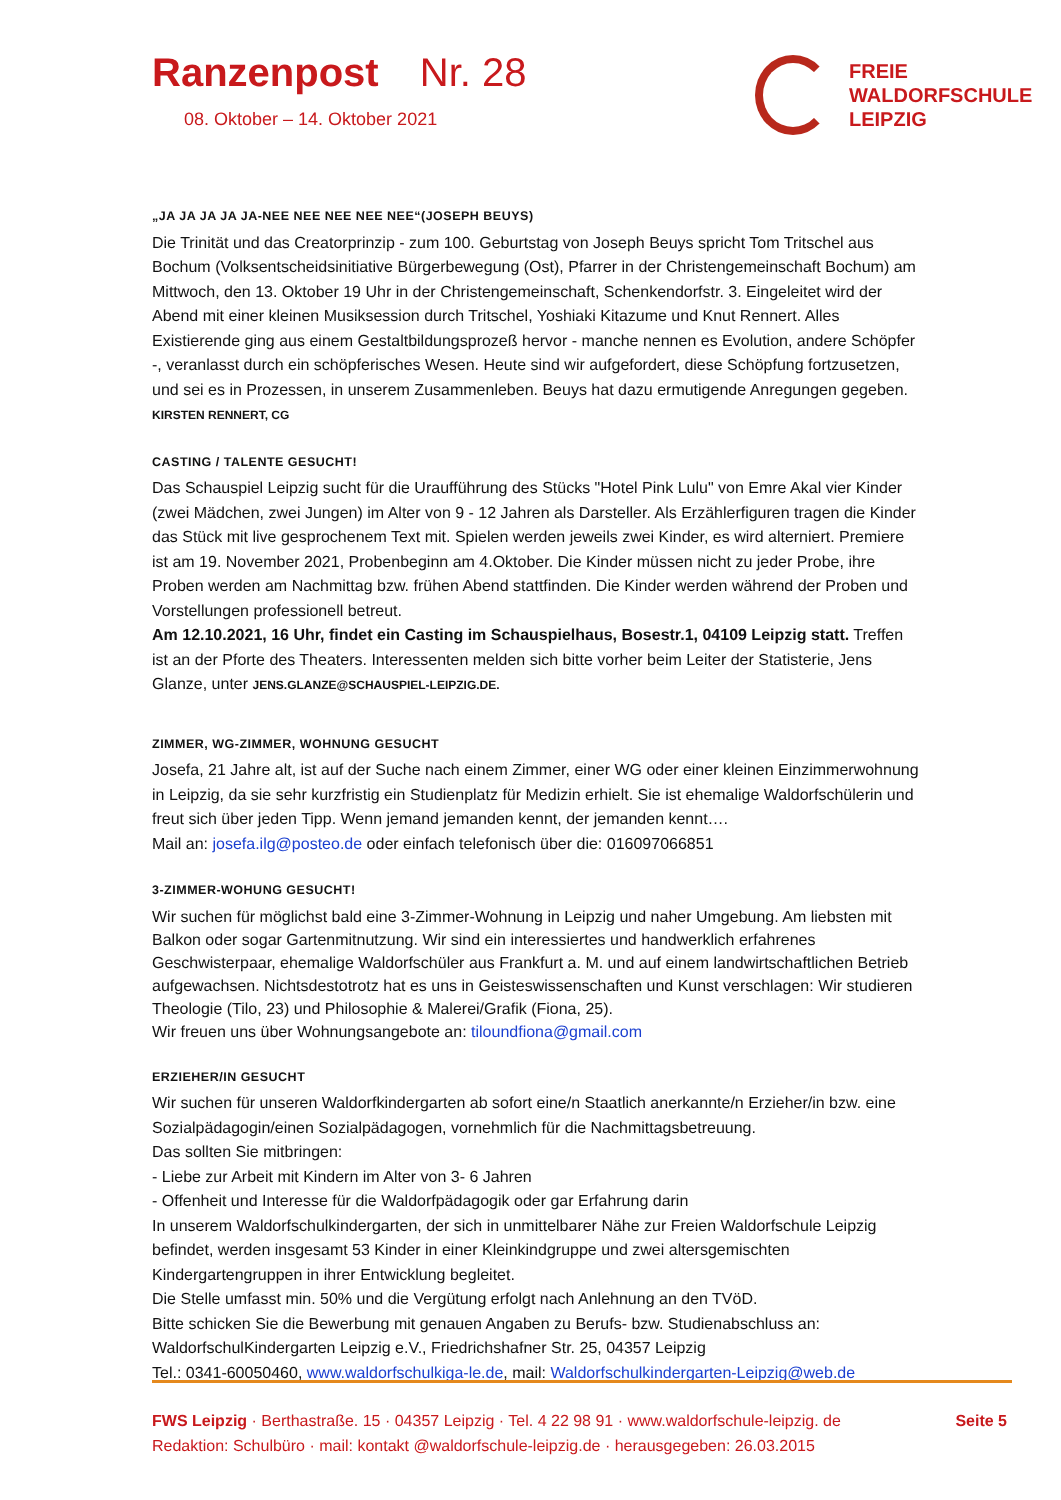Ranzenpost Nr. 28
08. Oktober – 14. Oktober 2021
FREIE
WALDORFSCHULE
LEIPZIG
„JA JA JA JA JA-NEE NEE NEE NEE NEE“(JOSEPH BEUYS)
Die Trinität und das Creatorprinzip - zum 100. Geburtstag von Joseph Beuys spricht Tom Tritschel aus Bochum (Volksentscheidsinitiative Bürgerbewegung (Ost), Pfarrer in der Christengemeinschaft Bochum) am Mittwoch, den 13. Oktober 19 Uhr in der Christengemeinschaft, Schenkendorfstr. 3. Eingeleitet wird der Abend mit einer kleinen Musiksession durch Tritschel, Yoshiaki Kitazume und Knut Rennert. Alles Existierende ging aus einem Gestaltbildungsprozeß hervor - manche nennen es Evolution, andere Schöpfer -, veranlasst durch ein schöpferisches Wesen. Heute sind wir aufgefordert, diese Schöpfung fortzusetzen, und sei es in Prozessen, in unserem Zusammenleben. Beuys hat dazu ermutigende Anregungen gegeben. KIRSTEN RENNERT, CG
CASTING / TALENTE GESUCHT!
Das Schauspiel Leipzig sucht für die Uraufführung des Stücks "Hotel Pink Lulu" von Emre Akal vier Kinder (zwei Mädchen, zwei Jungen) im Alter von 9 - 12 Jahren als Darsteller. Als Erzählerfiguren tragen die Kinder das Stück mit live gesprochenem Text mit. Spielen werden jeweils zwei Kinder, es wird alterniert. Premiere ist am 19. November 2021, Probenbeginn am 4.Oktober. Die Kinder müssen nicht zu jeder Probe, ihre Proben werden am Nachmittag bzw. frühen Abend stattfinden. Die Kinder werden während der Proben und Vorstellungen professionell betreut.
Am 12.10.2021, 16 Uhr, findet ein Casting im Schauspielhaus, Bosestr.1, 04109 Leipzig statt. Treffen ist an der Pforte des Theaters. Interessenten melden sich bitte vorher beim Leiter der Statisterie, Jens Glanze, unter JENS.GLANZE@SCHAUSPIEL-LEIPZIG.DE.
ZIMMER, WG-ZIMMER, WOHNUNG GESUCHT
Josefa, 21 Jahre alt, ist auf der Suche nach einem Zimmer, einer WG oder einer kleinen Einzimmerwohnung in Leipzig, da sie sehr kurzfristig ein Studienplatz für Medizin erhielt. Sie ist ehemalige Waldorfschülerin und freut sich über jeden Tipp. Wenn jemand jemanden kennt, der jemanden kennt….
Mail an: josefa.ilg@posteo.de oder einfach telefonisch über die: 016097066851
3-ZIMMER-WOHUNG GESUCHT!
Wir suchen für möglichst bald eine 3-Zimmer-Wohnung in Leipzig und naher Umgebung. Am liebsten mit Balkon oder sogar Gartenmitnutzung. Wir sind ein interessiertes und handwerklich erfahrenes Geschwisterpaar, ehemalige Waldorfschüler aus Frankfurt a. M. und auf einem landwirtschaftlichen Betrieb aufgewachsen. Nichtsdestotrotz hat es uns in Geisteswissenschaften und Kunst verschlagen: Wir studieren Theologie (Tilo, 23) und Philosophie & Malerei/Grafik (Fiona, 25).
Wir freuen uns über Wohnungsangebote an: tiloundfiona@gmail.com
ERZIEHER/IN GESUCHT
Wir suchen für unseren Waldorfkindergarten ab sofort eine/n Staatlich anerkannte/n Erzieher/in bzw. eine Sozialpädagogin/einen Sozialpädagogen, vornehmlich für die Nachmittagsbetreuung.
Das sollten Sie mitbringen:
- Liebe zur Arbeit mit Kindern im Alter von 3- 6 Jahren
- Offenheit und Interesse für die Waldorfpädagogik oder gar Erfahrung darin
In unserem Waldorfschulkindergarten, der sich in unmittelbarer Nähe zur Freien Waldorfschule Leipzig befindet, werden insgesamt 53 Kinder in einer Kleinkindgruppe und zwei altersgemischten Kindergartengruppen in ihrer Entwicklung begleitet.
Die Stelle umfasst min. 50% und die Vergütung erfolgt nach Anlehnung an den TVöD.
Bitte schicken Sie die Bewerbung mit genauen Angaben zu Berufs- bzw. Studienabschluss an:
WaldorfschulKindergarten Leipzig e.V., Friedrichshafner Str. 25, 04357 Leipzig
Tel.: 0341-60050460, www.waldorfschulkiga-le.de, mail: Waldorfschulkindergarten-Leipzig@web.de
Seite 5 FWS Leipzig · Berthastraße. 15 · 04357 Leipzig · Tel. 4 22 98 91 · www.waldorfschule-leipzig. de
Redaktion: Schulbüro · mail: kontakt @waldorfschule-leipzig.de · herausgegeben: 26.03.2015